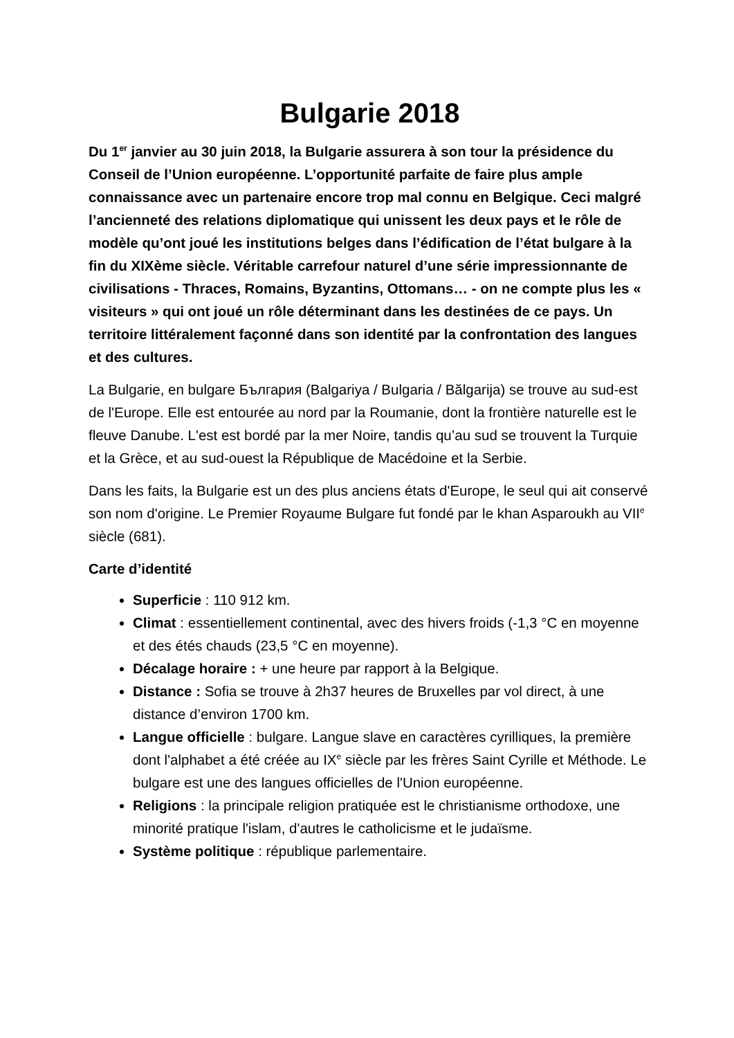Bulgarie 2018
Du 1<sup>er</sup> janvier au 30 juin 2018, la Bulgarie assurera à son tour la présidence du Conseil de l’Union européenne. L’opportunité parfaite de faire plus ample connaissance avec un partenaire encore trop mal connu en Belgique. Ceci malgré l’ancienneté des relations diplomatique qui unissent les deux pays et le rôle de modèle qu’ont joué les institutions belges dans l’édification de l’état bulgare à la fin du XIXème siècle. Véritable carrefour naturel d’une série impressionnante de civilisations - Thraces, Romains, Byzantins, Ottomans… - on ne compte plus les « visiteurs » qui ont joué un rôle déterminant dans les destinées de ce pays. Un territoire littéralement façonné dans son identité par la confrontation des langues et des cultures.
La Bulgarie, en bulgare България (Balgariya / Bulgaria / Bălgarija) se trouve au sud-est de l'Europe. Elle est entourée au nord par la Roumanie, dont la frontière naturelle est le fleuve Danube. L'est est bordé par la mer Noire, tandis qu’au sud se trouvent la Turquie et la Grèce, et au sud-ouest la République de Macédoine et la Serbie.
Dans les faits, la Bulgarie est un des plus anciens états d'Europe, le seul qui ait conservé son nom d'origine. Le Premier Royaume Bulgare fut fondé par le khan Asparoukh au VII<sup>e</sup> siècle (681).
Carte d’identité
Superficie : 110 912 km.
Climat : essentiellement continental, avec des hivers froids (-1,3 °C en moyenne et des étés chauds (23,5 °C en moyenne).
Décalage horaire : + une heure par rapport à la Belgique.
Distance : Sofia se trouve à 2h37 heures de Bruxelles par vol direct, à une distance d’environ 1700 km.
Langue officielle : bulgare. Langue slave en caractères cyrilliques, la première dont l'alphabet a été créée au IX<sup>e</sup> siècle par les frères Saint Cyrille et Méthode. Le bulgare est une des langues officielles de l'Union européenne.
Religions : la principale religion pratiquée est le christianisme orthodoxe, une minorité pratique l'islam, d'autres le catholicisme et le judaïsme.
Système politique : république parlementaire.